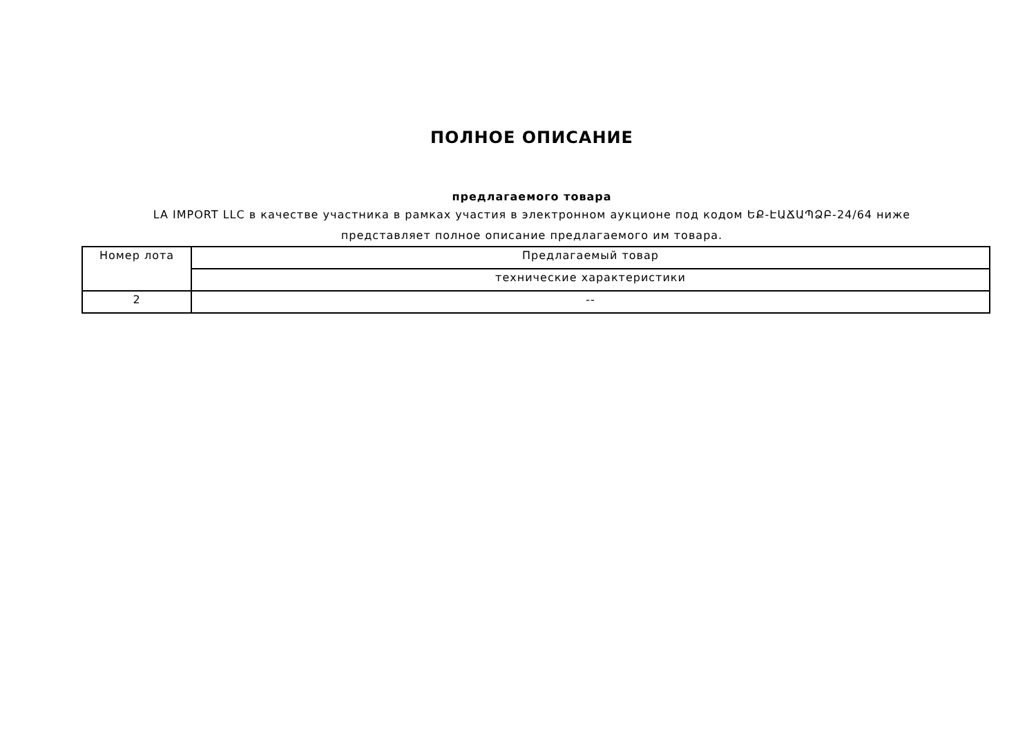ПОЛНОЕ ОПИСАНИЕ
предлагаемого товара
LA IMPORT LLC в качестве участника в рамках участия в электронном аукционе под кодом ԵՔ-ԷԱՃԱՊՁԲ-24/64 ниже представляет полное описание предлагаемого им товара.
| Номер лота | Предлагаемый товар |
| | технические характеристики |
| 2 | -- |